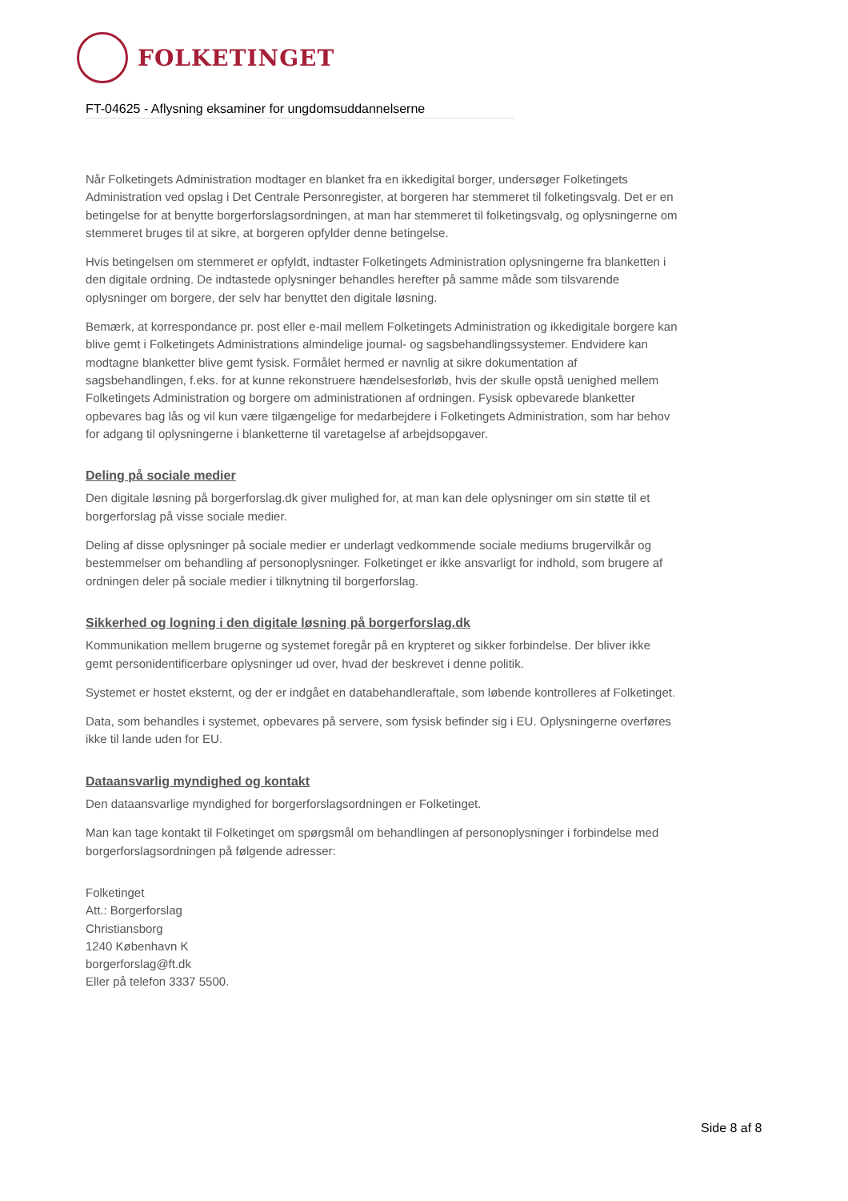FOLKETINGET
FT-04625 - Aflysning eksaminer for ungdomsuddannelserne
Når Folketingets Administration modtager en blanket fra en ikkedigital borger, undersøger Folketingets Administration ved opslag i Det Centrale Personregister, at borgeren har stemmeret til folketingsvalg. Det er en betingelse for at benytte borgerforslagsordningen, at man har stemmeret til folketingsvalg, og oplysningerne om stemmeret bruges til at sikre, at borgeren opfylder denne betingelse.
Hvis betingelsen om stemmeret er opfyldt, indtaster Folketingets Administration oplysningerne fra blanketten i den digitale ordning. De indtastede oplysninger behandles herefter på samme måde som tilsvarende oplysninger om borgere, der selv har benyttet den digitale løsning.
Bemærk, at korrespondance pr. post eller e-mail mellem Folketingets Administration og ikkedigitale borgere kan blive gemt i Folketingets Administrations almindelige journal- og sagsbehandlingssystemer. Endvidere kan modtagne blanketter blive gemt fysisk. Formålet hermed er navnlig at sikre dokumentation af sagsbehandlingen, f.eks. for at kunne rekonstruere hændelsesforløb, hvis der skulle opstå uenighed mellem Folketingets Administration og borgere om administrationen af ordningen. Fysisk opbevarede blanketter opbevares bag lås og vil kun være tilgængelige for medarbejdere i Folketingets Administration, som har behov for adgang til oplysningerne i blanketterne til varetagelse af arbejdsopgaver.
Deling på sociale medier
Den digitale løsning på borgerforslag.dk giver mulighed for, at man kan dele oplysninger om sin støtte til et borgerforslag på visse sociale medier.
Deling af disse oplysninger på sociale medier er underlagt vedkommende sociale mediums brugervilkår og bestemmelser om behandling af personoplysninger. Folketinget er ikke ansvarligt for indhold, som brugere af ordningen deler på sociale medier i tilknytning til borgerforslag.
Sikkerhed og logning i den digitale løsning på borgerforslag.dk
Kommunikation mellem brugerne og systemet foregår på en krypteret og sikker forbindelse. Der bliver ikke gemt personidentificerbare oplysninger ud over, hvad der beskrevet i denne politik.
Systemet er hostet eksternt, og der er indgået en databehandleraftale, som løbende kontrolleres af Folketinget.
Data, som behandles i systemet, opbevares på servere, som fysisk befinder sig i EU. Oplysningerne overføres ikke til lande uden for EU.
Dataansvarlig myndighed og kontakt
Den dataansvarlige myndighed for borgerforslagsordningen er Folketinget.
Man kan tage kontakt til Folketinget om spørgsmål om behandlingen af personoplysninger i forbindelse med borgerforslagsordningen på følgende adresser:
Folketinget
Att.: Borgerforslag
Christiansborg
1240 København K
borgerforslag@ft.dk
Eller på telefon 3337 5500.
Side 8 af 8